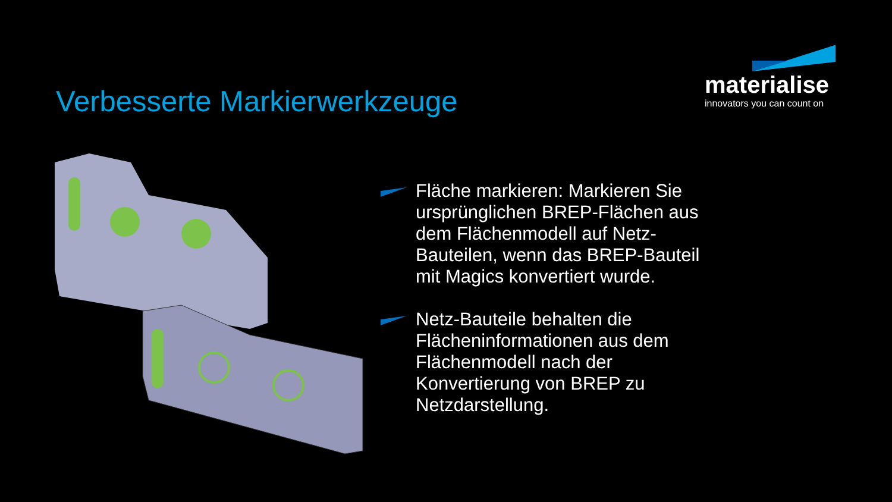Verbesserte Markierwerkzeuge
materialise
innovators you can count on
Fläche markieren: Markieren Sie ursprünglichen BREP-Flächen aus dem Flächenmodell auf Netz-Bauteilen, wenn das BREP-Bauteil mit Magics konvertiert wurde.
Netz-Bauteile behalten die Flächeninformationen aus dem Flächenmodell nach der Konvertierung von BREP zu Netzdarstellung.